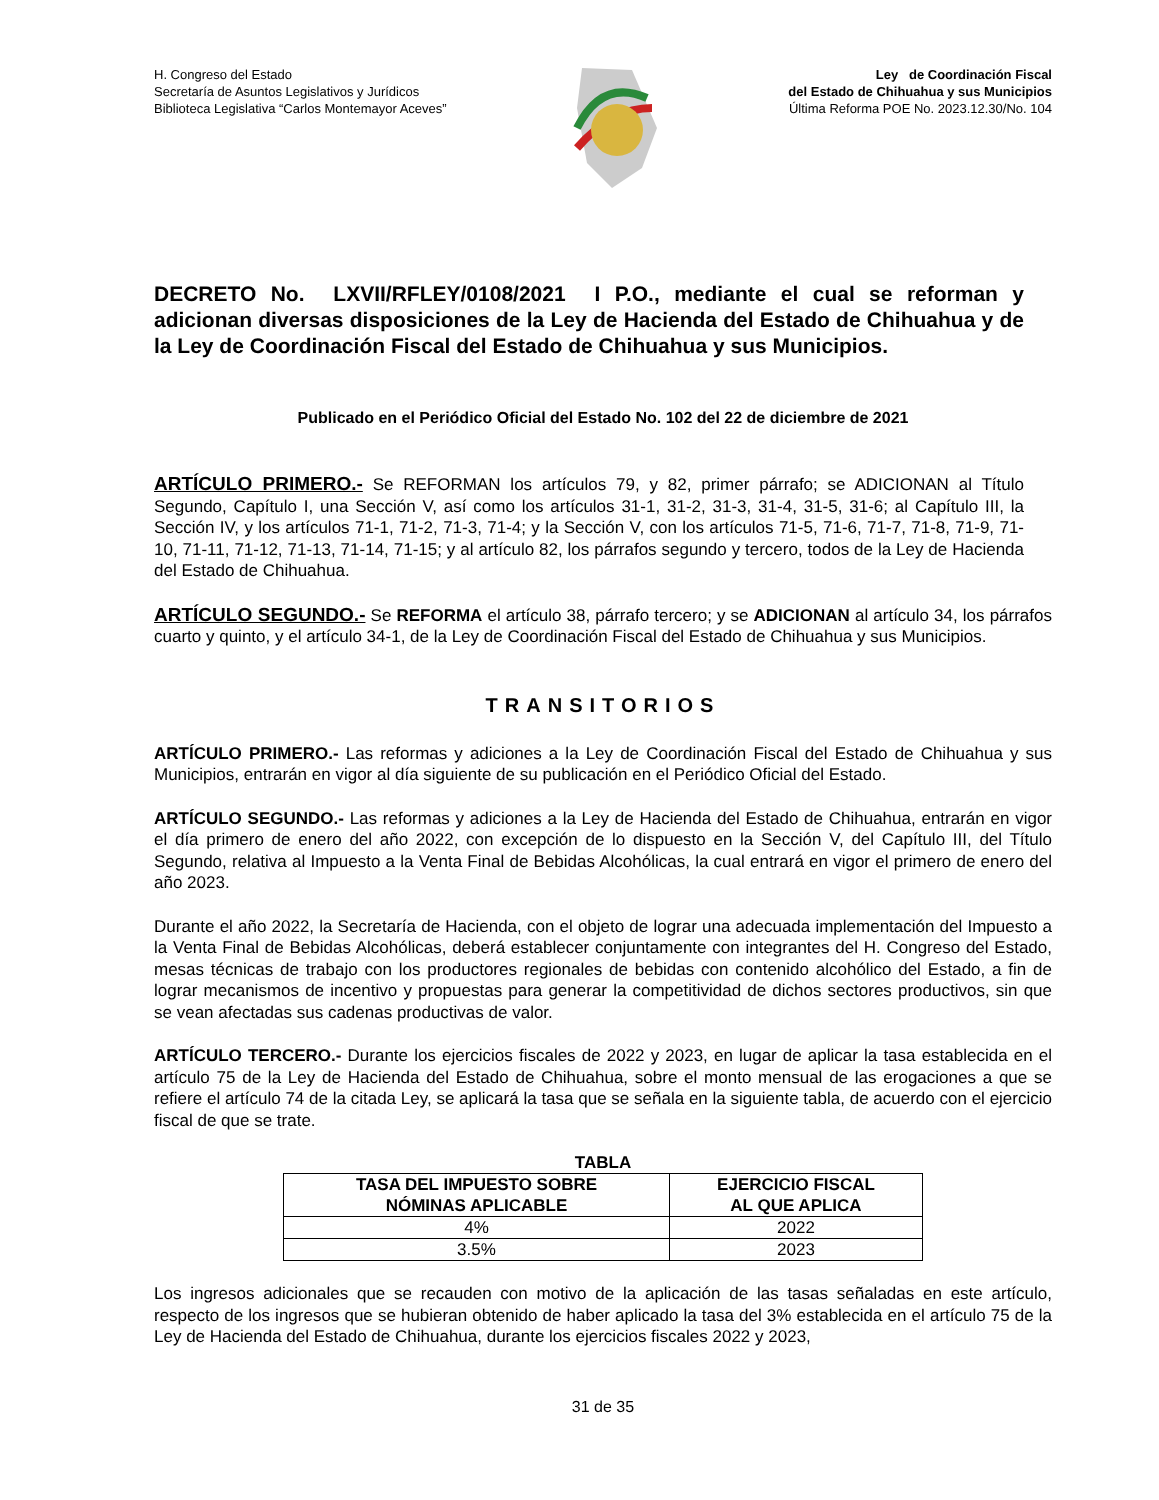H. Congreso del Estado
Secretaría de Asuntos Legislativos y Jurídicos
Biblioteca Legislativa “Carlos Montemayor Aceves”
Ley de Coordinación Fiscal
del Estado de Chihuahua y sus Municipios
Última Reforma POE No. 2023.12.30/No. 104
DECRETO No. LXVII/RFLEY/0108/2021 I P.O., mediante el cual se reforman y adicionan diversas disposiciones de la Ley de Hacienda del Estado de Chihuahua y de la Ley de Coordinación Fiscal del Estado de Chihuahua y sus Municipios.
Publicado en el Periódico Oficial del Estado No. 102 del 22 de diciembre de 2021
ARTÍCULO PRIMERO.- Se REFORMAN los artículos 79, y 82, primer párrafo; se ADICIONAN al Título Segundo, Capítulo I, una Sección V, así como los artículos 31-1, 31-2, 31-3, 31-4, 31-5, 31-6; al Capítulo III, la Sección IV, y los artículos 71-1, 71-2, 71-3, 71-4; y la Sección V, con los artículos 71-5, 71-6, 71-7, 71-8, 71-9, 71-10, 71-11, 71-12, 71-13, 71-14, 71-15; y al artículo 82, los párrafos segundo y tercero, todos de la Ley de Hacienda del Estado de Chihuahua.
ARTÍCULO SEGUNDO.- Se REFORMA el artículo 38, párrafo tercero; y se ADICIONAN al artículo 34, los párrafos cuarto y quinto, y el artículo 34-1, de la Ley de Coordinación Fiscal del Estado de Chihuahua y sus Municipios.
TRANSITORIOS
ARTÍCULO PRIMERO.- Las reformas y adiciones a la Ley de Coordinación Fiscal del Estado de Chihuahua y sus Municipios, entrarán en vigor al día siguiente de su publicación en el Periódico Oficial del Estado.
ARTÍCULO SEGUNDO.- Las reformas y adiciones a la Ley de Hacienda del Estado de Chihuahua, entrarán en vigor el día primero de enero del año 2022, con excepción de lo dispuesto en la Sección V, del Capítulo III, del Título Segundo, relativa al Impuesto a la Venta Final de Bebidas Alcohólicas, la cual entrará en vigor el primero de enero del año 2023.
Durante el año 2022, la Secretaría de Hacienda, con el objeto de lograr una adecuada implementación del Impuesto a la Venta Final de Bebidas Alcohólicas, deberá establecer conjuntamente con integrantes del H. Congreso del Estado, mesas técnicas de trabajo con los productores regionales de bebidas con contenido alcohólico del Estado, a fin de lograr mecanismos de incentivo y propuestas para generar la competitividad de dichos sectores productivos, sin que se vean afectadas sus cadenas productivas de valor.
ARTÍCULO TERCERO.- Durante los ejercicios fiscales de 2022 y 2023, en lugar de aplicar la tasa establecida en el artículo 75 de la Ley de Hacienda del Estado de Chihuahua, sobre el monto mensual de las erogaciones a que se refiere el artículo 74 de la citada Ley, se aplicará la tasa que se señala en la siguiente tabla, de acuerdo con el ejercicio fiscal de que se trate.
TABLA
| TASA DEL IMPUESTO SOBRE NÓMINAS APLICABLE | EJERCICIO FISCAL AL QUE APLICA |
| --- | --- |
| 4% | 2022 |
| 3.5% | 2023 |
Los ingresos adicionales que se recauden con motivo de la aplicación de las tasas señaladas en este artículo, respecto de los ingresos que se hubieran obtenido de haber aplicado la tasa del 3% establecida en el artículo 75 de la Ley de Hacienda del Estado de Chihuahua, durante los ejercicios fiscales 2022 y 2023,
31 de 35